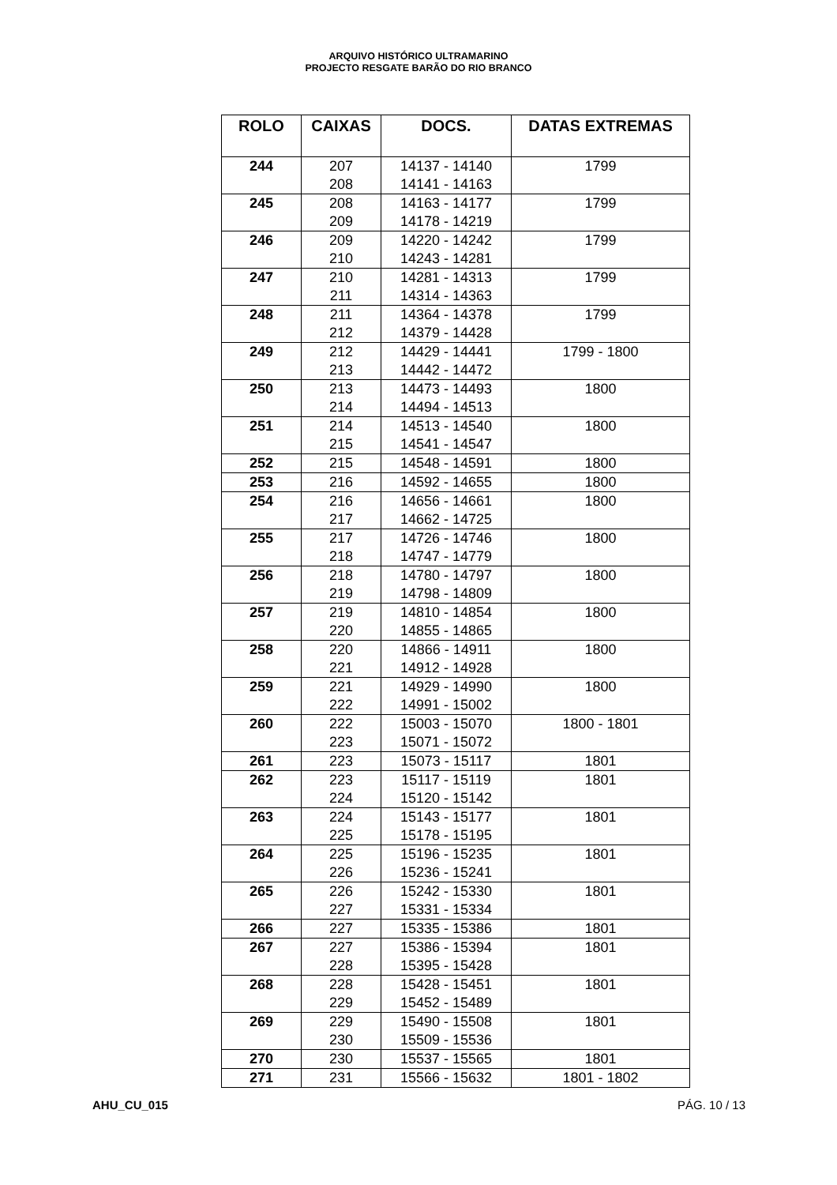ARQUIVO HISTÓRICO ULTRAMARINO
PROJECTO RESGATE BARÃO DO RIO BRANCO
| ROLO | CAIXAS | DOCS. | DATAS EXTREMAS |
| --- | --- | --- | --- |
| 244 | 207 208 | 14137 - 14140 14141 - 14163 | 1799 |
| 245 | 208 209 | 14163 - 14177 14178 - 14219 | 1799 |
| 246 | 209 210 | 14220 - 14242 14243 - 14281 | 1799 |
| 247 | 210 211 | 14281 - 14313 14314 - 14363 | 1799 |
| 248 | 211 212 | 14364 - 14378 14379 - 14428 | 1799 |
| 249 | 212 213 | 14429 - 14441 14442 - 14472 | 1799 - 1800 |
| 250 | 213 214 | 14473 - 14493 14494 - 14513 | 1800 |
| 251 | 214 215 | 14513 - 14540 14541 - 14547 | 1800 |
| 252 | 215 | 14548 - 14591 | 1800 |
| 253 | 216 | 14592 - 14655 | 1800 |
| 254 | 216 217 | 14656 - 14661 14662 - 14725 | 1800 |
| 255 | 217 218 | 14726 - 14746 14747 - 14779 | 1800 |
| 256 | 218 219 | 14780 - 14797 14798 - 14809 | 1800 |
| 257 | 219 220 | 14810 - 14854 14855 - 14865 | 1800 |
| 258 | 220 221 | 14866 - 14911 14912 - 14928 | 1800 |
| 259 | 221 222 | 14929 - 14990 14991 - 15002 | 1800 |
| 260 | 222 223 | 15003 - 15070 15071 - 15072 | 1800 - 1801 |
| 261 | 223 | 15073 - 15117 | 1801 |
| 262 | 223 224 | 15117 - 15119 15120 - 15142 | 1801 |
| 263 | 224 225 | 15143 - 15177 15178 - 15195 | 1801 |
| 264 | 225 226 | 15196 - 15235 15236 - 15241 | 1801 |
| 265 | 226 227 | 15242 - 15330 15331 - 15334 | 1801 |
| 266 | 227 | 15335 - 15386 | 1801 |
| 267 | 227 228 | 15386 - 15394 15395 - 15428 | 1801 |
| 268 | 228 229 | 15428 - 15451 15452 - 15489 | 1801 |
| 269 | 229 230 | 15490 - 15508 15509 - 15536 | 1801 |
| 270 | 230 | 15537 - 15565 | 1801 |
| 271 | 231 | 15566 - 15632 | 1801 - 1802 |
AHU_CU_015 PÁG. 10 / 13